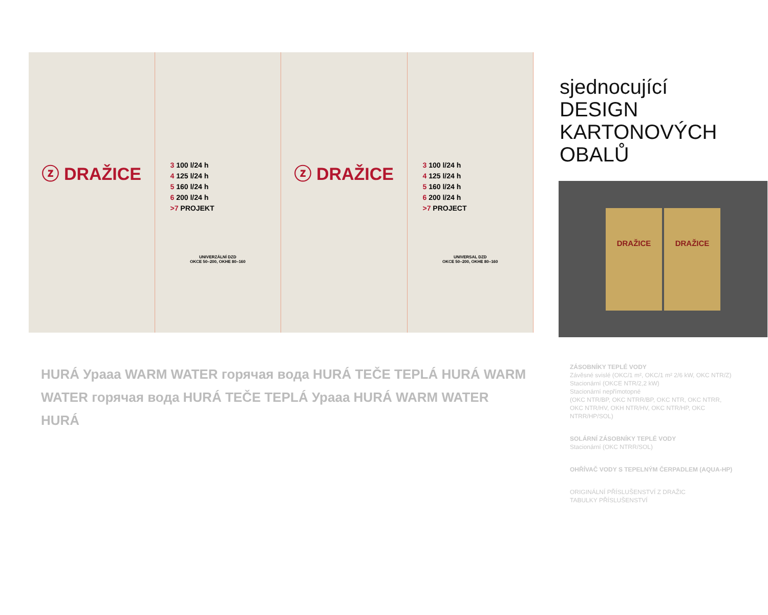ⓩ DRAŽICE
3 100 l/24 h
4 125 l/24 h
5 160 l/24 h
6 200 l/24 h
>7 PROJEKT
UNIVERZÁLNÍ DZD
OKCE 50–200, OKHE 80–160
ⓩ DRAŽICE
3 100 l/24 h
4 125 l/24 h
5 160 l/24 h
6 200 l/24 h
>7 PROJECT
UNIVERSAL DZD
OKCE 50–200, OKHE 80–160
sjednocující
DESIGN
KARTONOVÝCH
OBALŮ
DRAŽICE DRAŽICE
HURÁ Урааа WARM WATER горячая вода HURÁ TEČE TEPLÁ HURÁ WARM WATER горячая вода HURÁ TEČE TEPLÁ Урааа HURÁ WARM WATER HURÁ
ZÁSOBNÍKY TEPLÉ VODY
Závěsné svislé (OKC/1 m², OKC/1 m² 2/6 kW, OKC NTR/Z)
Stacionární (OKCE NTR/2,2 kW)
Stacionární nepřímotopné
(OKC NTR/BP, OKC NTRR/BP, OKC NTR, OKC NTRR,
OKC NTR/HV, OKH NTR/HV, OKC NTR/HP, OKC NTRR/HP/SOL)
SOLÁRNÍ ZÁSOBNÍKY TEPLÉ VODY
Stacionární (OKC NTRR/SOL)
OHŘÍVAČ VODY S TEPELNÝM ČERPADLEM (AQUA-HP)
ORIGINÁLNÍ PŘÍSLUŠENSTVÍ Z DRAŽIC
TABULKY PŘÍSLUŠENSTVÍ